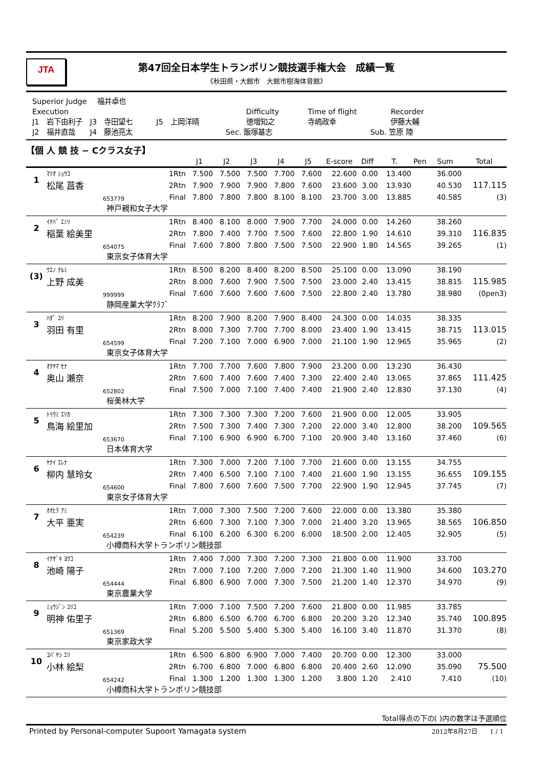JTA
第47回全日本学生トランポリン競技選手権大会　成績一覧
《秋田県・大館市　大館市樹海体育館》
| Superior Judge | 福井卓也 | | | | | |
| Execution | | | | Difficulty | Time of flight | Recorder |
| J1 岩下由利子 | J3 寺田望七 | J5 上岡洋晴 | | 徳増知之 | 寺嶋政幸 | 伊藤大輔 |
| J2 福井直哉 | J4 藤池亮太 | | | Sec. 飯塚基志 | | Sub. 笠原 陸 |
【個 人 競 技 − Cクラス女子】
| | | | | J1 | J2 | J3 | J4 | J5 | E-score | Diff | T. | Pen | Sum | Total |
| --- | --- | --- | --- | --- | --- | --- | --- | --- | --- | --- | --- | --- | --- | --- |
| 1 | ﾏﾂｵ ｼｮｳｺ | | 1Rtn | 7.500 | 7.500 | 7.500 | 7.700 | 7.600 | 22.600 | 0.00 | 13.400 | | 36.000 | |
| | 松尾 菖香 | | 2Rtn | 7.900 | 7.900 | 7.900 | 7.800 | 7.600 | 23.600 | 3.00 | 13.930 | | 40.530 | 117.115 |
| | | 653779 | Final | 7.800 | 7.800 | 7.800 | 8.100 | 8.100 | 23.700 | 3.00 | 13.885 | | 40.585 | (3) |
| 神戸親和女子大学 | | | | | | | | | | | | | | |
| 2 | ｲﾅﾊﾞ ｴﾐﾘ | | 1Rtn | 8.400 | 8.100 | 8.000 | 7.900 | 7.700 | 24.000 | 0.00 | 14.260 | | 38.260 | |
| | 稲葉 絵美里 | | 2Rtn | 7.800 | 7.400 | 7.700 | 7.500 | 7.600 | 22.800 | 1.90 | 14.610 | | 39.310 | 116.835 |
| | | 654075 | Final | 7.600 | 7.800 | 7.800 | 7.500 | 7.500 | 22.900 | 1.80 | 14.565 | | 39.265 | (1) |
| 東京女子体育大学 | | | | | | | | | | | | | | |
| (3) | ｳｴﾉ ﾅﾙﾐ | | 1Rtn | 8.500 | 8.200 | 8.400 | 8.200 | 8.500 | 25.100 | 0.00 | 13.090 | | 38.190 | |
| | 上野 成美 | | 2Rtn | 8.000 | 7.600 | 7.900 | 7.500 | 7.500 | 23.000 | 2.40 | 13.415 | | 38.815 | 115.985 |
| | | 999999 | Final | 7.600 | 7.600 | 7.600 | 7.600 | 7.500 | 22.800 | 2.40 | 13.780 | | 38.980 | (0pen3) |
| 静岡産業大学ｸﾗﾌﾞ | | | | | | | | | | | | | | |
| 3 | ﾊﾀﾞ ﾕﾘ | | 1Rtn | 8.200 | 7.900 | 8.200 | 7.900 | 8.400 | 24.300 | 0.00 | 14.035 | | 38.335 | |
| | 羽田 有里 | | 2Rtn | 8.000 | 7.300 | 7.700 | 7.700 | 8.000 | 23.400 | 1.90 | 13.415 | | 38.715 | 113.015 |
| | | 654599 | Final | 7.200 | 7.100 | 7.000 | 6.900 | 7.000 | 21.100 | 1.90 | 12.965 | | 35.965 | (2) |
| 東京女子体育大学 | | | | | | | | | | | | | | |
| 4 | ｵｸﾔﾏ ｾﾅ | | 1Rtn | 7.700 | 7.700 | 7.600 | 7.800 | 7.900 | 23.200 | 0.00 | 13.230 | | 36.430 | |
| | 奥山 瀬奈 | | 2Rtn | 7.600 | 7.400 | 7.600 | 7.400 | 7.300 | 22.400 | 2.40 | 13.065 | | 37.865 | 111.425 |
| | | 652802 | Final | 7.500 | 7.000 | 7.100 | 7.400 | 7.400 | 21.900 | 2.40 | 12.830 | | 37.130 | (4) |
| 桜美林大学 | | | | | | | | | | | | | | |
| 5 | ﾄﾘｳﾐ ｴﾘｶ | | 1Rtn | 7.300 | 7.300 | 7.300 | 7.200 | 7.600 | 21.900 | 0.00 | 12.005 | | 33.905 | |
| | 鳥海 絵里加 | | 2Rtn | 7.500 | 7.300 | 7.400 | 7.300 | 7.200 | 22.000 | 3.40 | 12.800 | | 38.200 | 109.565 |
| | | 653670 | Final | 7.100 | 6.900 | 6.900 | 6.700 | 7.100 | 20.900 | 3.40 | 13.160 | | 37.460 | (6) |
| 日本体育大学 | | | | | | | | | | | | | | |
| 6 | ﾔﾅｲ ｴﾚﾅ | | 1Rtn | 7.300 | 7.000 | 7.200 | 7.100 | 7.700 | 21.600 | 0.00 | 13.155 | | 34.755 | |
| | 柳内 慧玲女 | | 2Rtn | 7.400 | 6.500 | 7.100 | 7.100 | 7.400 | 21.600 | 1.90 | 13.155 | | 36.655 | 109.155 |
| | | 654600 | Final | 7.800 | 7.600 | 7.600 | 7.500 | 7.700 | 22.900 | 1.90 | 12.945 | | 37.745 | (7) |
| 東京女子体育大学 | | | | | | | | | | | | | | |
| 7 | ｵｵﾋﾗ ｱﾐ | | 1Rtn | 7.000 | 7.300 | 7.500 | 7.200 | 7.600 | 22.000 | 0.00 | 13.380 | | 35.380 | |
| | 大平 亜実 | | 2Rtn | 6.600 | 7.300 | 7.100 | 7.300 | 7.000 | 21.400 | 3.20 | 13.965 | | 38.565 | 106.850 |
| | | 654239 | Final | 6.100 | 6.200 | 6.300 | 6.200 | 6.000 | 18.500 | 2.00 | 12.405 | | 32.905 | (5) |
| 小樽商科大学トランポリン競技部 | | | | | | | | | | | | | | |
| 8 | ｲｹｻﾞｷ ﾖｳｺ | | 1Rtn | 7.400 | 7.000 | 7.300 | 7.200 | 7.300 | 21.800 | 0.00 | 11.900 | | 33.700 | |
| | 池崎 陽子 | | 2Rtn | 7.000 | 7.100 | 7.200 | 7.000 | 7.200 | 21.300 | 1.40 | 11.900 | | 34.600 | 103.270 |
| | | 654444 | Final | 6.800 | 6.900 | 7.000 | 7.300 | 7.500 | 21.200 | 1.40 | 12.370 | | 34.970 | (9) |
| 東京農業大学 | | | | | | | | | | | | | | |
| 9 | ﾐｮｳｼﾞﾝ ﾕﾘｺ | | 1Rtn | 7.000 | 7.100 | 7.500 | 7.200 | 7.600 | 21.800 | 0.00 | 11.985 | | 33.785 | |
| | 明神 佑里子 | | 2Rtn | 6.800 | 6.500 | 6.700 | 6.700 | 6.800 | 20.200 | 3.20 | 12.340 | | 35.740 | 100.895 |
| | | 651369 | Final | 5.200 | 5.500 | 5.400 | 5.300 | 5.400 | 16.100 | 3.40 | 11.870 | | 31.370 | (8) |
| 東京家政大学 | | | | | | | | | | | | | | |
| 10 | ｺﾊﾞﾔｼ ｴﾘ | | 1Rtn | 6.500 | 6.800 | 6.900 | 7.000 | 7.400 | 20.700 | 0.00 | 12.300 | | 33.000 | |
| | 小林 絵梨 | | 2Rtn | 6.700 | 6.800 | 7.000 | 6.800 | 6.800 | 20.400 | 2.60 | 12.090 | | 35.090 | 75.500 |
| | | 654242 | Final | 1.300 | 1.200 | 1.300 | 1.300 | 1.200 | 3.800 | 1.20 | 2.410 | | 7.410 | (10) |
| 小樽商科大学トランポリン競技部 | | | | | | | | | | | | | | |
Total得点の下の( )内の数字は予選順位
Printed by Personal-computer Supoort Yamagata system 2012年8月27日　　1 / 1